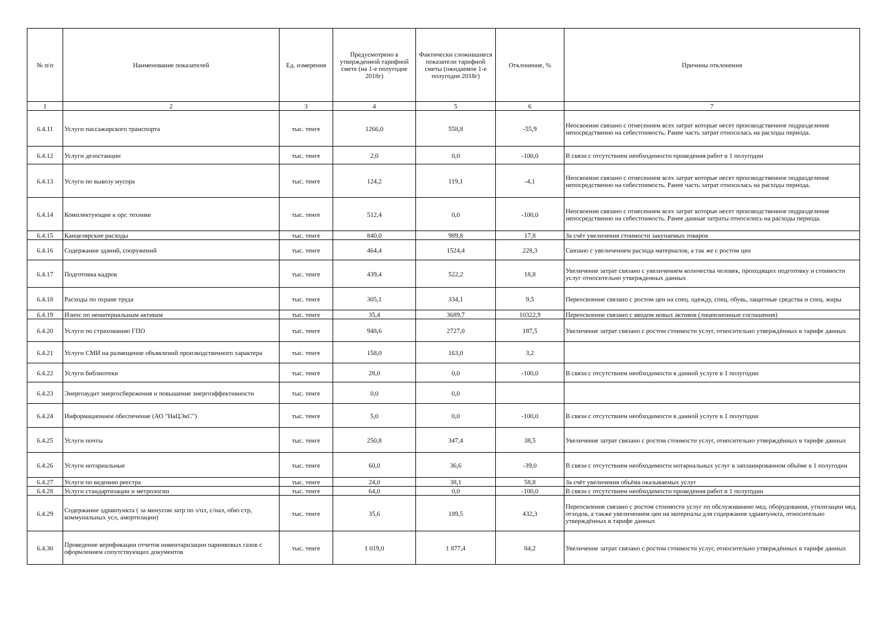| № п/п | Наименование показателей | Ед. измерения | Предусмотрено в утвержденной тарифной смете (на 1-е полугодие 2018г) | Фактически сложившиеся показатели тарифной сметы (ожидаемое 1-е полугодие 2018г) | Отклонение, % | Причины отклонения |
| --- | --- | --- | --- | --- | --- | --- |
| 1 | 2 | 3 | 4 | 5 | 6 | 7 |
| 6.4.11 | Услуги пассажирского транспорта | тыс. тенге | 1266,0 | 558,8 | -55,9 | Неосвоение связано с отнесением всех затрат которые несет производственное подразделение непосредственно на себестоимость. Ранее часть затрат относилась на расходы периода. |
| 6.4.12 | Услуги дезостанции | тыс. тенге | 2,0 | 0,0 | -100,0 | В связи с отсутствием необходимости проведения работ в 1 полугодии |
| 6.4.13 | Услуги по вывозу мусора | тыс. тенге | 124,2 | 119,1 | -4,1 | Неосвоение связано с отнесением всех затрат которые несет производственное подразделение непосредственно на себестоимость. Ранее часть затрат относилась на расходы периода. |
| 6.4.14 | Комплектующие к орг. технике | тыс. тенге | 512,4 | 0,0 | -100,0 | Неосвоение связано с отнесением всех затрат которые несет производственное подразделение непосредственно на себестоимость. Ранее данные затраты относились на расходы периода. |
| 6.4.15 | Канцелярские расходы | тыс. тенге | 840,0 | 989,8 | 17,8 | За счёт увеличения стоимости закупаемых товаров |
| 6.4.16 | Содержание зданий, сооружений | тыс. тенге | 464,4 | 1524,4 | 228,3 | Связано с увеличением расхода материалов, а так же с ростом цен |
| 6.4.17 | Подготовка кадров | тыс. тенге | 439,4 | 522,2 | 18,8 | Увеличение затрат связано с увеличением количества человек, проходящих подготовку и стоимости услуг относительно утвержденных данных |
| 6.4.18 | Расходы по охране труда | тыс. тенге | 305,1 | 334,1 | 9,5 | Переосвоение связано с ростом цен на спец. одежду, спец. обувь, защитные средства и спец. жиры |
| 6.4.19 | Износ по нематериальным активам | тыс. тенге | 35,4 | 3689,7 | 10322,9 | Переосвоение связано с вводом новых активов (лицензионные соглашения) |
| 6.4.20 | Услуги по страхованию ГПО | тыс. тенге | 948,6 | 2727,0 | 187,5 | Увеличение затрат связано с ростом стоимости услуг, относительно утверждённых в тарифе данных |
| 6.4.21 | Услуги СМИ на размещение объявлений производственного характера | тыс. тенге | 158,0 | 163,0 | 3,2 | |
| 6.4.22 | Услуги библиотеки | тыс. тенге | 28,0 | 0,0 | -100,0 | В связи с отсутствием необходимости в данной услуге в 1 полугодии |
| 6.4.23 | Энергоаудит энергосбережения и повышение энергоэффективности | тыс. тенге | 0,0 | 0,0 | | |
| 6.4.24 | Информационное обеспечение (АО "НаЦЭкС") | тыс. тенге | 5,0 | 0,0 | -100,0 | В связи с отсутствием необходимости в данной услуге в 1 полугодии |
| 6.4.25 | Услуги почты | тыс. тенге | 250,8 | 347,4 | 38,5 | Увеличение затрат связано с ростом стоимости услуг, относительно утверждённых в тарифе данных |
| 6.4.26 | Услуги нотариальные | тыс. тенге | 60,0 | 36,6 | -39,0 | В связи с отсутствием необходимости нотариальных услуг в запланированном объёме в 1 полугодии |
| 6.4.27 | Услуги по ведению реестра | тыс. тенге | 24,0 | 38,1 | 58,8 | За счёт увеличения объёма оказываемых услуг |
| 6.4.28 | Услуги стандартизации и метрологии | тыс. тенге | 64,0 | 0,0 | -100,0 | В связи с отсутствием необходимости проведения работ в 1 полугодии |
| 6.4.29 | Содержание здравпункта ( за минусом затр по з/пл, с/нал, обяз стр, коммунальных усл, амортизации) | тыс. тенге | 35,6 | 189,5 | 432,3 | Переосвоение связано с ростом стоимости услуг по обслуживанию мед. оборудования, утилизации мед. отходов, а также увеличением цен на материалы для содержания здравпункта, относительно утверждённых в тарифе данных |
| 6.4.30 | Проведение верификации отчетов инвентаризации парниковых газов с оформлением сопутствующих документов | тыс. тенге | 1 019,0 | 1 877,4 | 84,2 | Увеличение затрат связано с ростом стоимости услуг, относительно утверждённых в тарифе данных |